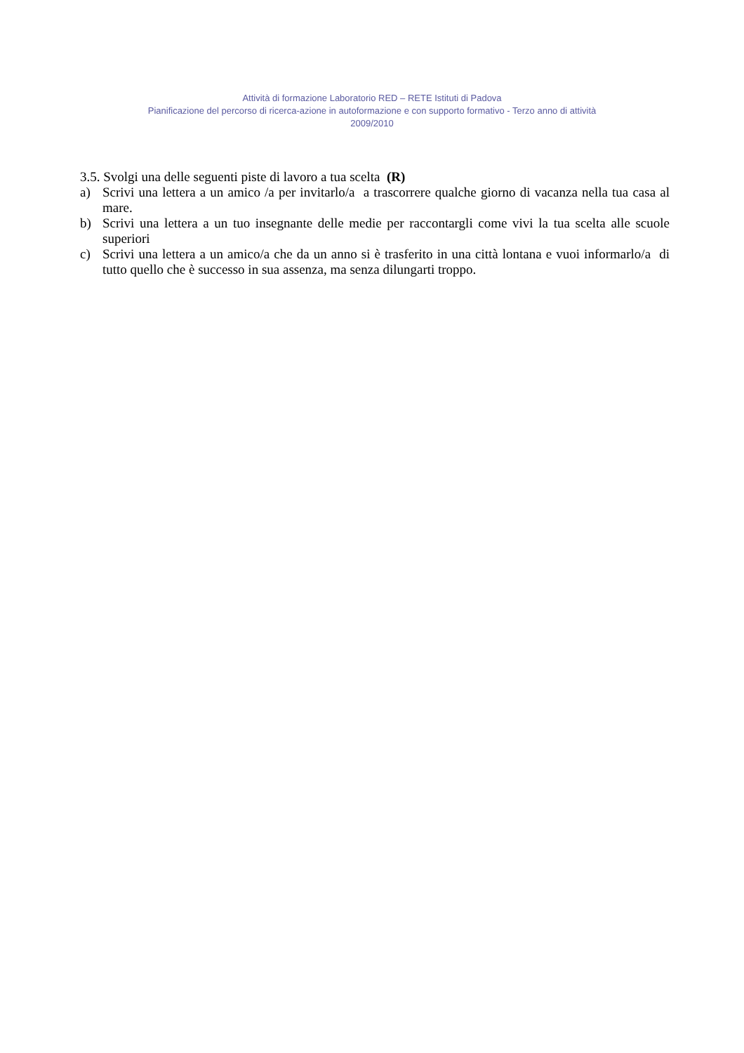Attività di formazione Laboratorio RED – RETE Istituti di Padova
Pianificazione del percorso di ricerca-azione in autoformazione e con supporto formativo - Terzo anno di attività
2009/2010
3.5. Svolgi una delle seguenti piste di lavoro a tua scelta (R)
a) Scrivi una lettera a un amico /a per invitarlo/a a trascorrere qualche giorno di vacanza nella tua casa al mare.
b) Scrivi una lettera a un tuo insegnante delle medie per raccontargli come vivi la tua scelta alle scuole superiori
c) Scrivi una lettera a un amico/a che da un anno si è trasferito in una città lontana e vuoi informarlo/a di tutto quello che è successo in sua assenza, ma senza dilungarti troppo.